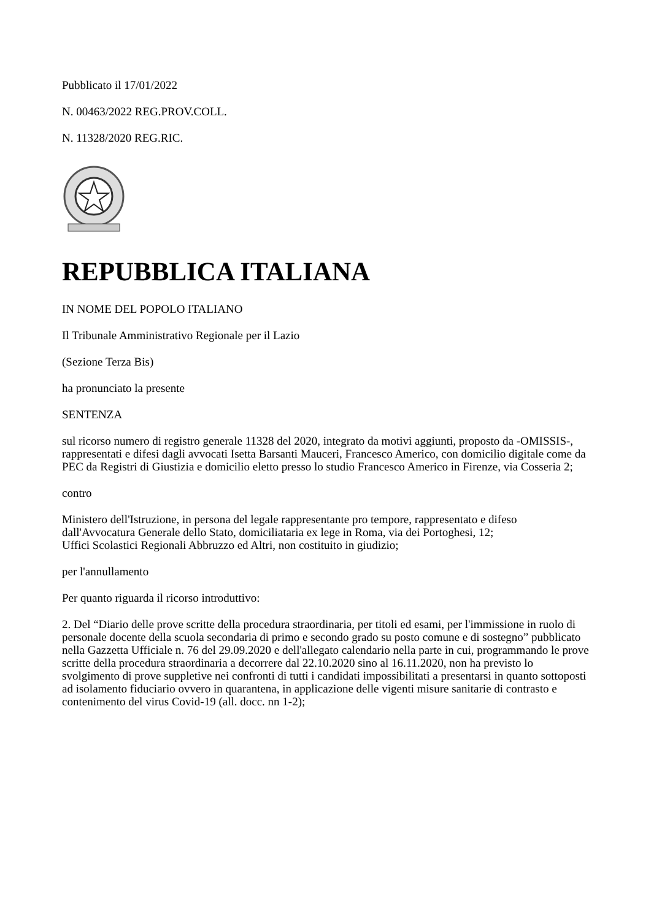Pubblicato il 17/01/2022
N. 00463/2022 REG.PROV.COLL.
N. 11328/2020 REG.RIC.
REPUBBLICA ITALIANA
IN NOME DEL POPOLO ITALIANO
Il Tribunale Amministrativo Regionale per il Lazio
(Sezione Terza Bis)
ha pronunciato la presente
SENTENZA
sul ricorso numero di registro generale 11328 del 2020, integrato da motivi aggiunti, proposto da -OMISSIS-, rappresentati e difesi dagli avvocati Isetta Barsanti Mauceri, Francesco Americo, con domicilio digitale come da PEC da Registri di Giustizia e domicilio eletto presso lo studio Francesco Americo in Firenze, via Cosseria 2;
contro
Ministero dell'Istruzione, in persona del legale rappresentante pro tempore, rappresentato e difeso dall'Avvocatura Generale dello Stato, domiciliataria ex lege in Roma, via dei Portoghesi, 12;
Uffici Scolastici Regionali Abbruzzo ed Altri, non costituito in giudizio;
per l'annullamento
Per quanto riguarda il ricorso introduttivo:
2. Del “Diario delle prove scritte della procedura straordinaria, per titoli ed esami, per l'immissione in ruolo di personale docente della scuola secondaria di primo e secondo grado su posto comune e di sostegno” pubblicato nella Gazzetta Ufficiale n. 76 del 29.09.2020 e dell'allegato calendario nella parte in cui, programmando le prove scritte della procedura straordinaria a decorrere dal 22.10.2020 sino al 16.11.2020, non ha previsto lo svolgimento di prove suppletive nei confronti di tutti i candidati impossibilitati a presentarsi in quanto sottoposti ad isolamento fiduciario ovvero in quarantena, in applicazione delle vigenti misure sanitarie di contrasto e contenimento del virus Covid-19 (all. docc. nn 1-2);